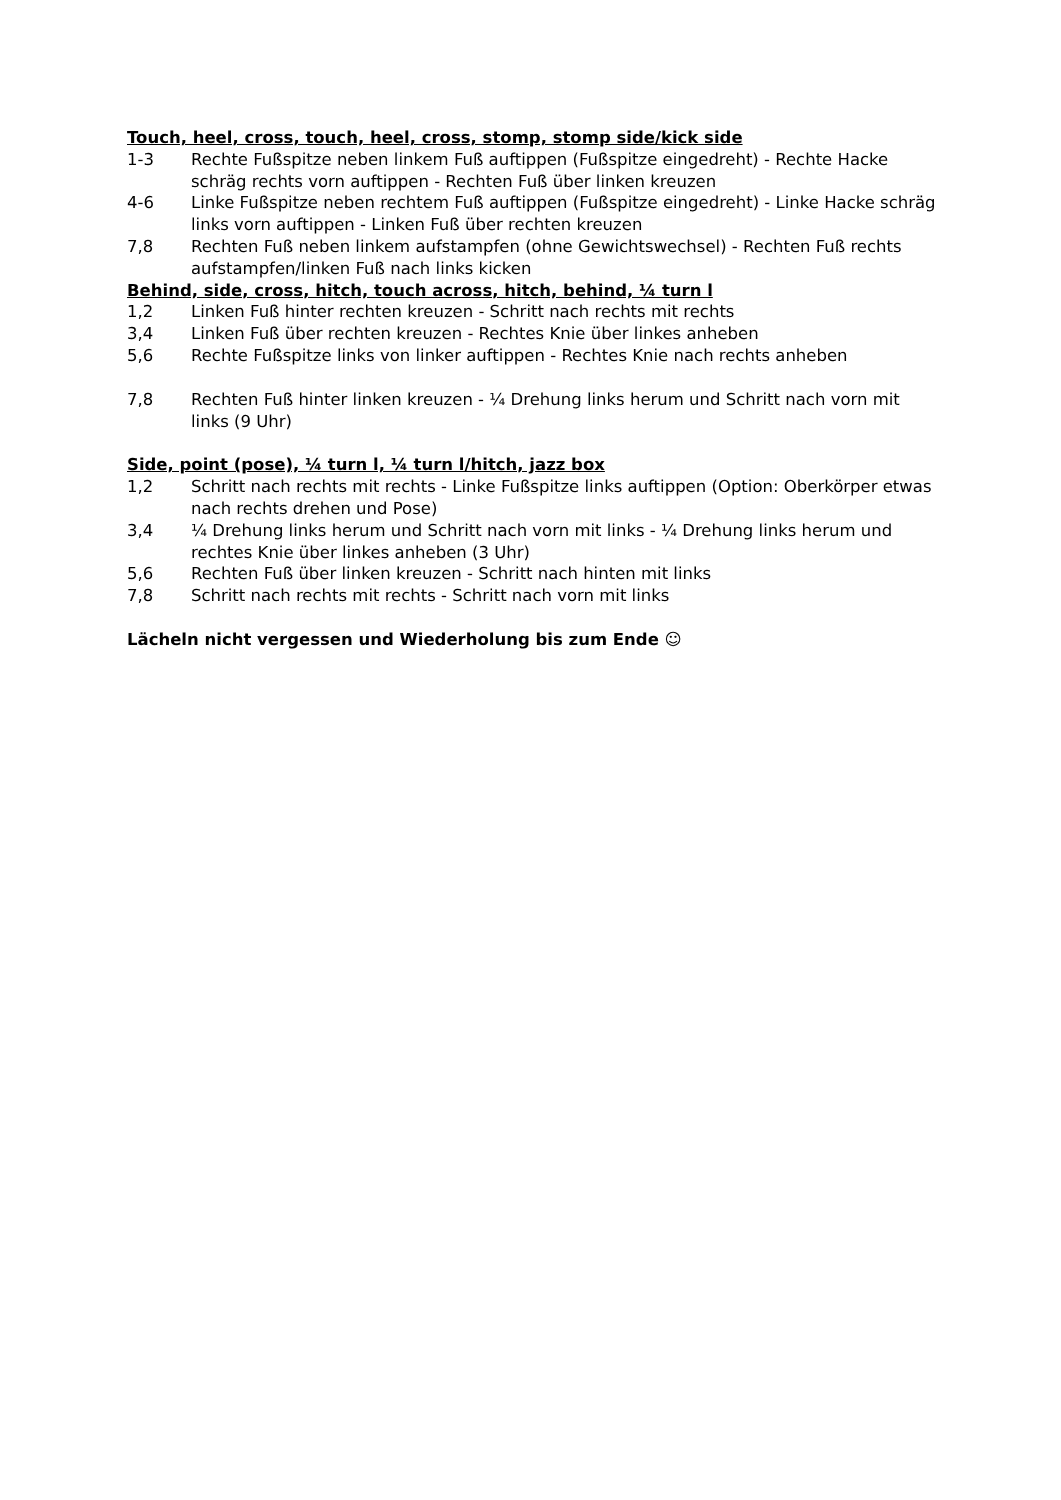Touch, heel, cross, touch, heel, cross, stomp, stomp side/kick side
1-3 Rechte Fußspitze neben linkem Fuß auftippen (Fußspitze eingedreht) - Rechte Hacke schräg rechts vorn auftippen - Rechten Fuß über linken kreuzen
4-6 Linke Fußspitze neben rechtem Fuß auftippen (Fußspitze eingedreht) - Linke Hacke schräg links vorn auftippen - Linken Fuß über rechten kreuzen
7,8 Rechten Fuß neben linkem aufstampfen (ohne Gewichtswechsel) - Rechten Fuß rechts aufstampfen/linken Fuß nach links kicken
Behind, side, cross, hitch, touch across, hitch, behind, ¼ turn l
1,2 Linken Fuß hinter rechten kreuzen - Schritt nach rechts mit rechts
3,4 Linken Fuß über rechten kreuzen - Rechtes Knie über linkes anheben
5,6 Rechte Fußspitze links von linker auftippen - Rechtes Knie nach rechts anheben
7,8 Rechten Fuß hinter linken kreuzen - ¼ Drehung links herum und Schritt nach vorn mit links (9 Uhr)
Side, point (pose), ¼ turn l, ¼ turn l/hitch, jazz box
1,2 Schritt nach rechts mit rechts - Linke Fußspitze links auftippen (Option: Oberkörper etwas nach rechts drehen und Pose)
3,4 ¼ Drehung links herum und Schritt nach vorn mit links - ¼ Drehung links herum und rechtes Knie über linkes anheben (3 Uhr)
5,6 Rechten Fuß über linken kreuzen - Schritt nach hinten mit links
7,8 Schritt nach rechts mit rechts - Schritt nach vorn mit links
Lächeln nicht vergessen und Wiederholung bis zum Ende ☺